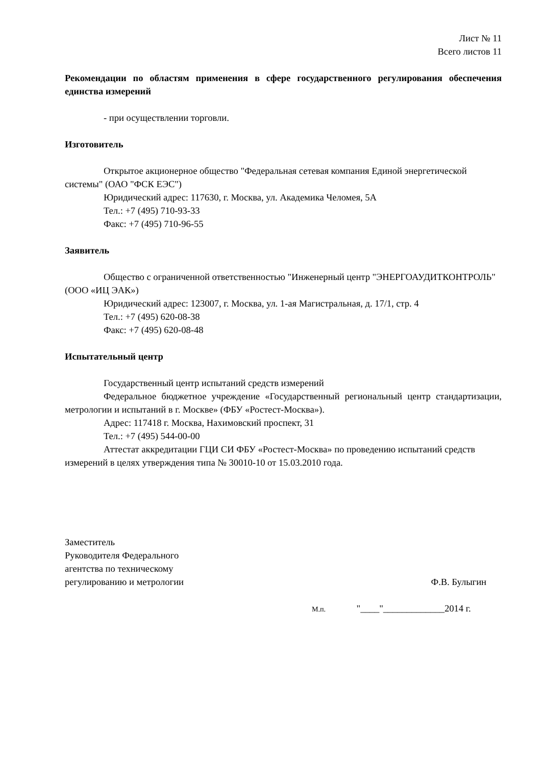Лист № 11
Всего листов 11
Рекомендации по областям применения в сфере государственного регулирования обеспечения единства измерений
- при осуществлении торговли.
Изготовитель
Открытое акционерное общество "Федеральная сетевая компания Единой энергетической системы" (ОАО "ФСК ЕЭС")
Юридический адрес: 117630, г. Москва, ул. Академика Челомея, 5А
Тел.: +7 (495) 710-93-33
Факс: +7 (495) 710-96-55
Заявитель
Общество с ограниченной ответственностью "Инженерный центр "ЭНЕРГОАУДИТКОНТРОЛЬ" (ООО «ИЦ ЭАК»)
Юридический адрес: 123007, г. Москва, ул. 1-ая Магистральная, д. 17/1, стр. 4
Тел.: +7 (495) 620-08-38
Факс: +7 (495) 620-08-48
Испытательный центр
Государственный центр испытаний средств измерений
Федеральное бюджетное учреждение «Государственный региональный центр стандартизации, метрологии и испытаний в г. Москве» (ФБУ «Ростест-Москва»).
Адрес: 117418 г. Москва, Нахимовский проспект, 31
Тел.: +7 (495) 544-00-00
Аттестат аккредитации ГЦИ СИ ФБУ «Ростест-Москва» по проведению испытаний средств измерений в целях утверждения типа № 30010-10 от 15.03.2010 года.
Заместитель
Руководителя Федерального
агентства по техническому
регулированию и метрологии
Ф.В. Булыгин
М.п. "____"_____________2014 г.